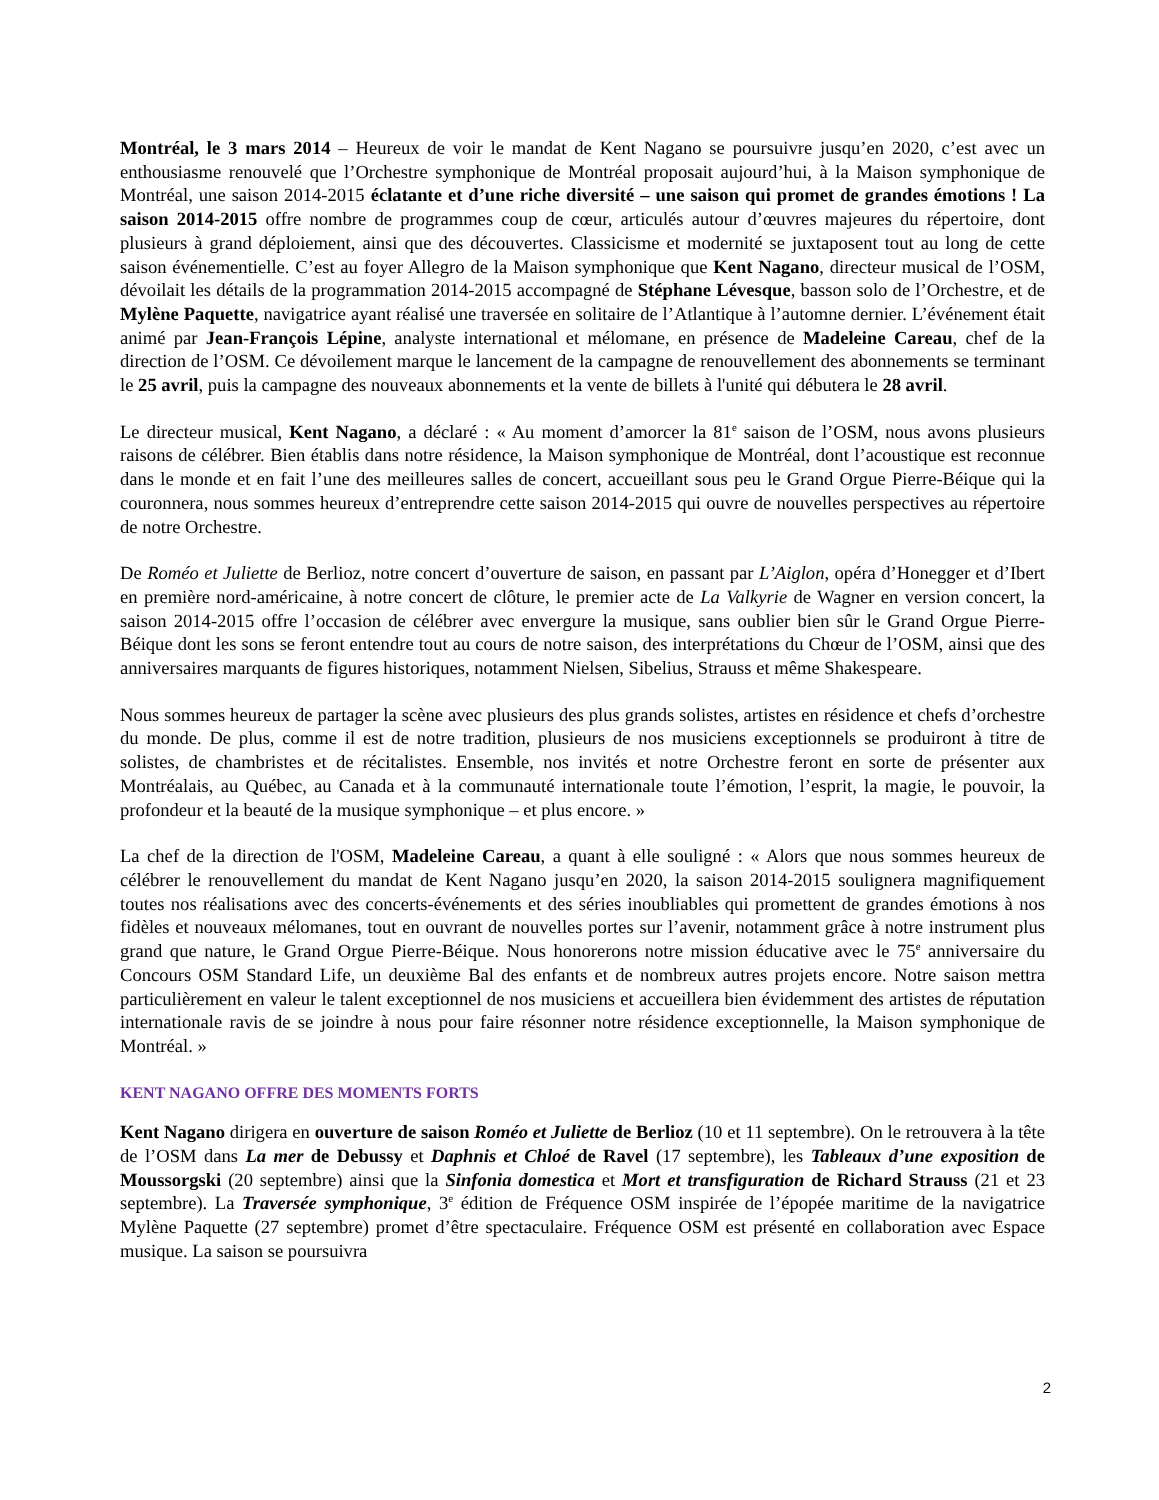Montréal, le 3 mars 2014 – Heureux de voir le mandat de Kent Nagano se poursuivre jusqu’en 2020, c’est avec un enthousiasme renouvelé que l’Orchestre symphonique de Montréal proposait aujourd’hui, à la Maison symphonique de Montréal, une saison 2014-2015 éclatante et d’une riche diversité – une saison qui promet de grandes émotions ! La saison 2014-2015 offre nombre de programmes coup de cœur, articulés autour d’œuvres majeures du répertoire, dont plusieurs à grand déploiement, ainsi que des découvertes. Classicisme et modernité se juxtaposent tout au long de cette saison événementielle. C’est au foyer Allegro de la Maison symphonique que Kent Nagano, directeur musical de l’OSM, dévoilait les détails de la programmation 2014-2015 accompagné de Stéphane Lévesque, basson solo de l’Orchestre, et de Mylène Paquette, navigatrice ayant réalisé une traversée en solitaire de l’Atlantique à l’automne dernier. L’événement était animé par Jean-François Lépine, analyste international et mélomane, en présence de Madeleine Careau, chef de la direction de l’OSM. Ce dévoilement marque le lancement de la campagne de renouvellement des abonnements se terminant le 25 avril, puis la campagne des nouveaux abonnements et la vente de billets à l'unité qui débutera le 28 avril.
Le directeur musical, Kent Nagano, a déclaré : « Au moment d’amorcer la 81<sup>e</sup> saison de l’OSM, nous avons plusieurs raisons de célébrer. Bien établis dans notre résidence, la Maison symphonique de Montréal, dont l’acoustique est reconnue dans le monde et en fait l’une des meilleures salles de concert, accueillant sous peu le Grand Orgue Pierre-Béique qui la couronnera, nous sommes heureux d’entreprendre cette saison 2014-2015 qui ouvre de nouvelles perspectives au répertoire de notre Orchestre.
De Roméo et Juliette de Berlioz, notre concert d’ouverture de saison, en passant par L’Aiglon, opéra d’Honegger et d’Ibert en première nord-américaine, à notre concert de clôture, le premier acte de La Valkyrie de Wagner en version concert, la saison 2014-2015 offre l’occasion de célébrer avec envergure la musique, sans oublier bien sûr le Grand Orgue Pierre-Béique dont les sons se feront entendre tout au cours de notre saison, des interprétations du Chœur de l’OSM, ainsi que des anniversaires marquants de figures historiques, notamment Nielsen, Sibelius, Strauss et même Shakespeare.
Nous sommes heureux de partager la scène avec plusieurs des plus grands solistes, artistes en résidence et chefs d’orchestre du monde. De plus, comme il est de notre tradition, plusieurs de nos musiciens exceptionnels se produiront à titre de solistes, de chambristes et de récitalistes. Ensemble, nos invités et notre Orchestre feront en sorte de présenter aux Montréalais, au Québec, au Canada et à la communauté internationale toute l’émotion, l’esprit, la magie, le pouvoir, la profondeur et la beauté de la musique symphonique – et plus encore. »
La chef de la direction de l'OSM, Madeleine Careau, a quant à elle souligné : « Alors que nous sommes heureux de célébrer le renouvellement du mandat de Kent Nagano jusqu’en 2020, la saison 2014-2015 soulignera magnifiquement toutes nos réalisations avec des concerts-événements et des séries inoubliables qui promettent de grandes émotions à nos fidèles et nouveaux mélomanes, tout en ouvrant de nouvelles portes sur l’avenir, notamment grâce à notre instrument plus grand que nature, le Grand Orgue Pierre-Béique. Nous honorerons notre mission éducative avec le 75<sup>e</sup> anniversaire du Concours OSM Standard Life, un deuxième Bal des enfants et de nombreux autres projets encore. Notre saison mettra particulièrement en valeur le talent exceptionnel de nos musiciens et accueillera bien évidemment des artistes de réputation internationale ravis de se joindre à nous pour faire résonner notre résidence exceptionnelle, la Maison symphonique de Montréal. »
KENT NAGANO OFFRE DES MOMENTS FORTS
Kent Nagano dirigera en ouverture de saison Roméo et Juliette de Berlioz (10 et 11 septembre). On le retrouvera à la tête de l’OSM dans La mer de Debussy et Daphnis et Chloé de Ravel (17 septembre), les Tableaux d’une exposition de Moussorgski (20 septembre) ainsi que la Sinfonia domestica et Mort et transfiguration de Richard Strauss (21 et 23 septembre). La Traversée symphonique, 3<sup>e</sup> édition de Fréquence OSM inspirée de l’épopée maritime de la navigatrice Mylène Paquette (27 septembre) promet d’être spectaculaire. Fréquence OSM est présenté en collaboration avec Espace musique. La saison se poursuivra
2